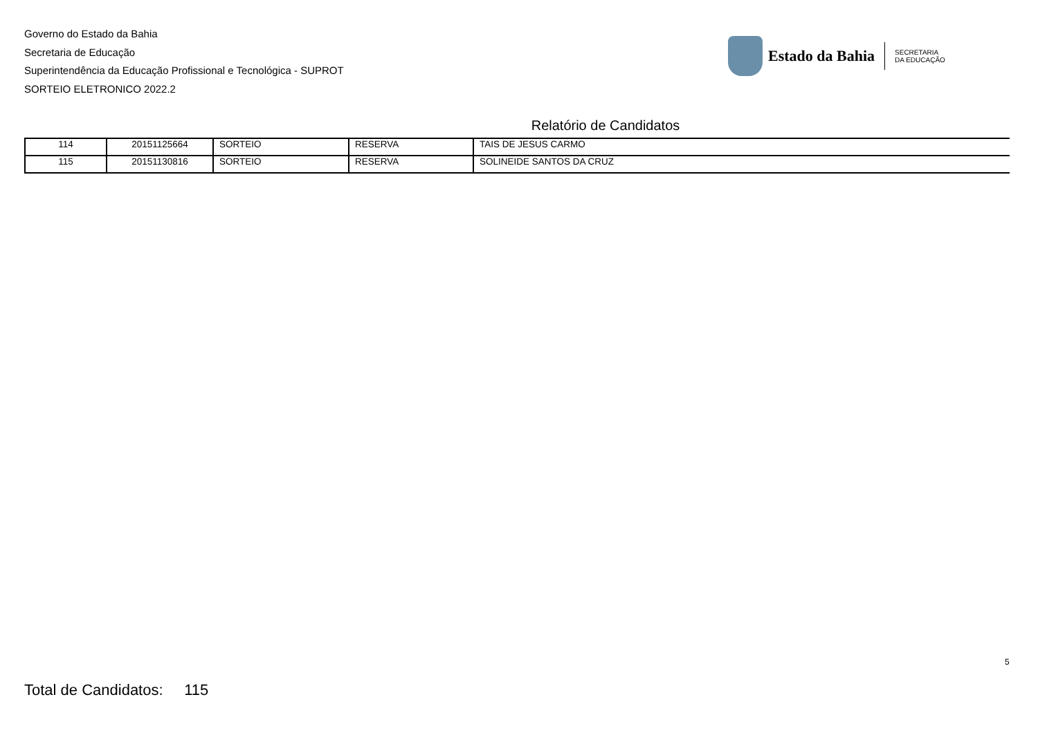Governo do Estado da Bahia
Secretaria de Educação
Superintendência da Educação Profissional e Tecnológica - SUPROT
SORTEIO ELETRONICO 2022.2
Estado da Bahia
SECRETARIA
DA EDUCAÇÃO
Relatório de Candidatos
| 114 | 20151125664 | SORTEIO | RESERVA | TAIS DE JESUS CARMO |
| 115 | 20151130816 | SORTEIO | RESERVA | SOLINEIDE SANTOS DA CRUZ |
5
Total de Candidatos: 115